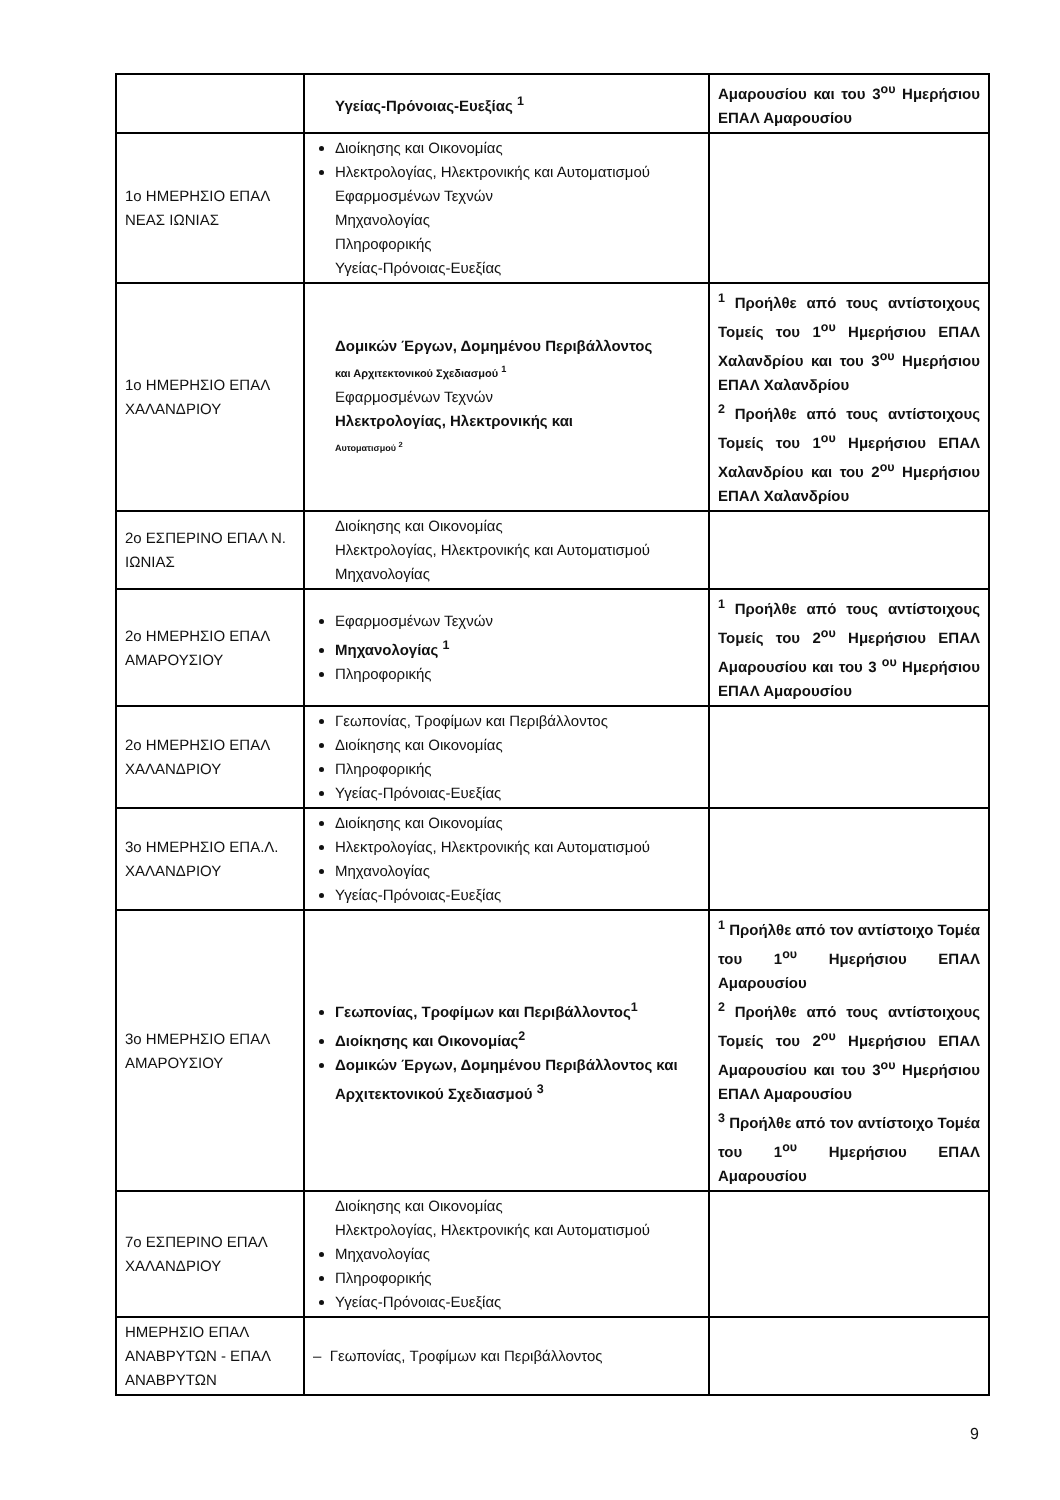| | Υγείας-Πρόνοιας-Ευεξίας <sup>1</sup> | Αμαρουσίου και του 3<sup>ου</sup> Ημερήσιου ΕΠΑΛ Αμαρουσίου |
| 1ο ΗΜΕΡΗΣΙΟ ΕΠΑΛ ΝΕΑΣ ΙΩΝΙΑΣ | Διοίκησης και Οικονομίας Ηλεκτρολογίας, Ηλεκτρονικής και Αυτοματισμού Εφαρμοσμένων Τεχνών Μηχανολογίας Πληροφορικής Υγείας-Πρόνοιας-Ευεξίας | |
| 1ο ΗΜΕΡΗΣΙΟ ΕΠΑΛ ΧΑΛΑΝΔΡΙΟΥ | Δομικών Έργων, Δομημένου Περιβάλλοντος και Αρχιτεκτονικού Σχεδιασμού <sup>1</sup> Εφαρμοσμένων Τεχνών Ηλεκτρολογίας, Ηλεκτρονικής και Αυτοματισμού <sup>2</sup> | <sup>1</sup> Προήλθε από τους αντίστοιχους Τομείς του 1<sup>ου</sup> Ημερήσιου ΕΠΑΛ Χαλανδρίου και του 3<sup>ου</sup> Ημερήσιου ΕΠΑΛ Χαλανδρίου <sup>2</sup> Προήλθε από τους αντίστοιχους Τομείς του 1<sup>ου</sup> Ημερήσιου ΕΠΑΛ Χαλανδρίου και του 2<sup>ου</sup> Ημερήσιου ΕΠΑΛ Χαλανδρίου |
| 2ο ΕΣΠΕΡΙΝΟ ΕΠΑΛ Ν. ΙΩΝΙΑΣ | Διοίκησης και Οικονομίας Ηλεκτρολογίας, Ηλεκτρονικής και Αυτοματισμού Μηχανολογίας | |
| 2ο ΗΜΕΡΗΣΙΟ ΕΠΑΛ ΑΜΑΡΟΥΣΙΟΥ | Εφαρμοσμένων Τεχνών Μηχανολογίας <sup>1</sup> Πληροφορικής | <sup>1</sup> Προήλθε από τους αντίστοιχους Τομείς του 2<sup>ου</sup> Ημερήσιου ΕΠΑΛ Αμαρουσίου και του 3 <sup>ου</sup> Ημερήσιου ΕΠΑΛ Αμαρουσίου |
| 2ο ΗΜΕΡΗΣΙΟ ΕΠΑΛ ΧΑΛΑΝΔΡΙΟΥ | Γεωπονίας, Τροφίμων και Περιβάλλοντος Διοίκησης και Οικονομίας Πληροφορικής Υγείας-Πρόνοιας-Ευεξίας | |
| 3ο ΗΜΕΡΗΣΙΟ ΕΠΑ.Λ. ΧΑΛΑΝΔΡΙΟΥ | Διοίκησης και Οικονομίας Ηλεκτρολογίας, Ηλεκτρονικής και Αυτοματισμού Μηχανολογίας Υγείας-Πρόνοιας-Ευεξίας | |
| 3ο ΗΜΕΡΗΣΙΟ ΕΠΑΛ ΑΜΑΡΟΥΣΙΟΥ | Γεωπονίας, Τροφίμων και Περιβάλλοντος<sup>1</sup> Διοίκησης και Οικονομίας<sup>2</sup> Δομικών Έργων, Δομημένου Περιβάλλοντος και Αρχιτεκτονικού Σχεδιασμού <sup>3</sup> | <sup>1</sup> Προήλθε από τον αντίστοιχο Τομέα του 1<sup>ου</sup> Ημερήσιου ΕΠΑΛ Αμαρουσίου <sup>2</sup> Προήλθε από τους αντίστοιχους Τομείς του 2<sup>ου</sup> Ημερήσιου ΕΠΑΛ Αμαρουσίου και του 3<sup>ου</sup> Ημερήσιου ΕΠΑΛ Αμαρουσίου <sup>3</sup> Προήλθε από τον αντίστοιχο Τομέα του 1<sup>ου</sup> Ημερήσιου ΕΠΑΛ Αμαρουσίου |
| 7ο ΕΣΠΕΡΙΝΟ ΕΠΑΛ ΧΑΛΑΝΔΡΙΟΥ | Διοίκησης και Οικονομίας Ηλεκτρολογίας, Ηλεκτρονικής και Αυτοματισμού Μηχανολογίας Πληροφορικής Υγείας-Πρόνοιας-Ευεξίας | |
| ΗΜΕΡΗΣΙΟ ΕΠΑΛ ΑΝΑΒΡΥΤΩΝ - ΕΠΑΛ ΑΝΑΒΡΥΤΩΝ | – Γεωπονίας, Τροφίμων και Περιβάλλοντος | |
9